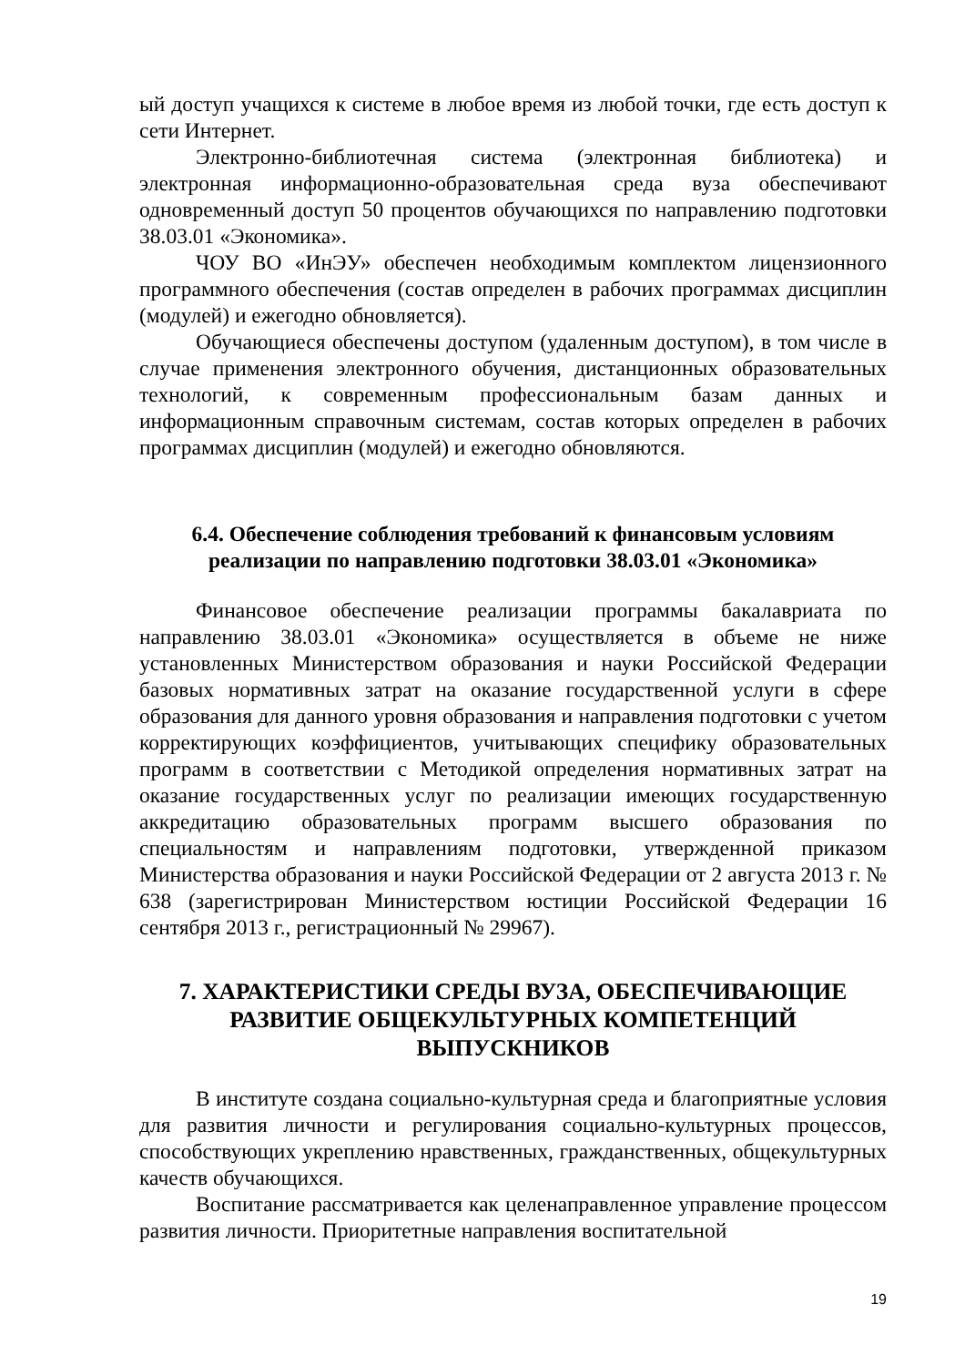ый доступ учащихся к системе в любое время из любой точки, где есть доступ к сети Интернет.
Электронно-библиотечная система (электронная библиотека) и электронная информационно-образовательная среда вуза обеспечивают одновременный доступ 50 процентов обучающихся по направлению подготовки 38.03.01 «Экономика».
ЧОУ ВО «ИнЭУ» обеспечен необходимым комплектом лицензионного программного обеспечения (состав определен в рабочих программах дисциплин (модулей) и ежегодно обновляется).
Обучающиеся обеспечены доступом (удаленным доступом), в том числе в случае применения электронного обучения, дистанционных образовательных технологий, к современным профессиональным базам данных и информационным справочным системам, состав которых определен в рабочих программах дисциплин (модулей) и ежегодно обновляются.
6.4. Обеспечение соблюдения требований к финансовым условиям реализации по направлению подготовки 38.03.01 «Экономика»
Финансовое обеспечение реализации программы бакалавриата по направлению 38.03.01 «Экономика» осуществляется в объеме не ниже установленных Министерством образования и науки Российской Федерации базовых нормативных затрат на оказание государственной услуги в сфере образования для данного уровня образования и направления подготовки с учетом корректирующих коэффициентов, учитывающих специфику образовательных программ в соответствии с Методикой определения нормативных затрат на оказание государственных услуг по реализации имеющих государственную аккредитацию образовательных программ высшего образования по специальностям и направлениям подготовки, утвержденной приказом Министерства образования и науки Российской Федерации от 2 августа 2013 г. № 638 (зарегистрирован Министерством юстиции Российской Федерации 16 сентября 2013 г., регистрационный № 29967).
7. ХАРАКТЕРИСТИКИ СРЕДЫ ВУЗА, ОБЕСПЕЧИВАЮЩИЕ РАЗВИТИЕ ОБЩЕКУЛЬТУРНЫХ КОМПЕТЕНЦИЙ ВЫПУСКНИКОВ
В институте создана социально-культурная среда и благоприятные условия для развития личности и регулирования социально-культурных процессов, способствующих укреплению нравственных, гражданственных, общекультурных качеств обучающихся.
Воспитание рассматривается как целенаправленное управление процессом развития личности. Приоритетные направления воспитательной
19